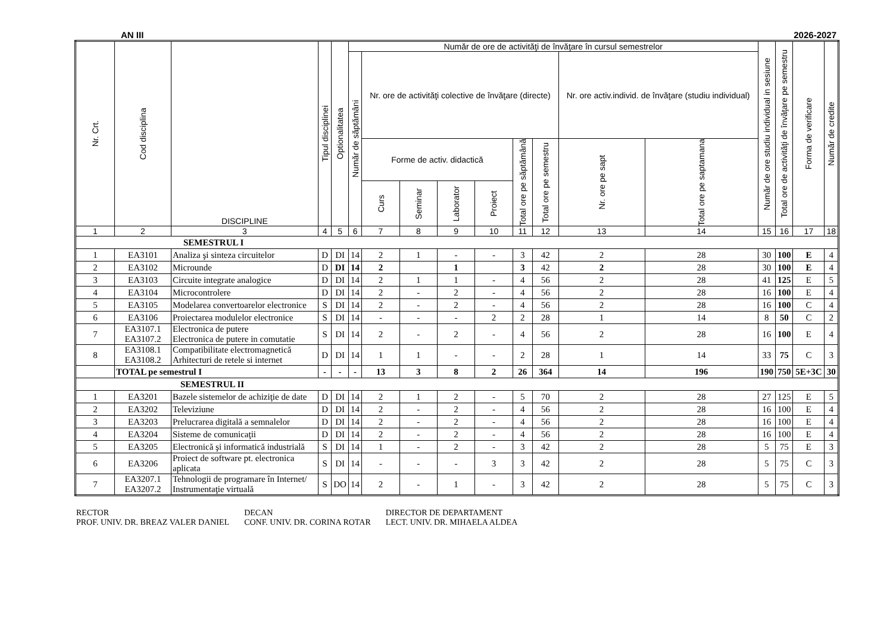AN III 2026-2027
| Nr. Crt. | Cod disciplina | DISCIPLINE | Tipul disciplinei | Optionalitatea | Număr de ore de activităţi de învăţare în cursul semestrelor | | | | | | | | | Număr de ore studiu individual in sesiune | Total ore de activităţi de învăţare pe semestru | Forma de verificare | Număr de credite |
| --- | --- | --- | --- | --- | --- | --- | --- | --- | --- | --- | --- | --- | --- | --- | --- | --- | --- |
| | | | | | Număr de săptămâni | Nr. ore de activităţi colective de învăţare (directe) | | | | | | Nr. ore activ.individ. de învăţare (studiu individual) | | | | | |
| | | | | | | Forme de activ. didactică | | | | Total ore pe săptămână | Total ore pe semestru | Nr. ore pe sapt | Total ore pe saptamana | | | | |
| | | | | | | Curs | Seminar | Laborator | Proiect | | | | | | | | |
| 1 | 2 | 3 | 4 | 5 | 6 | 7 | 8 | 9 | 10 | 11 | 12 | 13 | 14 | 15 | 16 | 17 | 18 |
| SEMESTRUL I | | | | | | | | | | | | | | | | | |
| 1 | EA3101 | Analiza şi sinteza circuitelor | D | DI | 14 | 2 | 1 | - | - | 3 | 42 | 2 | 28 | 30 | 100 | E | 4 |
| 2 | EA3102 | Microunde | D | DI | 14 | 2 | | 1 | | 3 | 42 | 2 | 28 | 30 | 100 | E | 4 |
| 3 | EA3103 | Circuite integrate analogice | D | DI | 14 | 2 | 1 | 1 | - | 4 | 56 | 2 | 28 | 41 | 125 | E | 5 |
| 4 | EA3104 | Microcontrolere | D | DI | 14 | 2 | - | 2 | - | 4 | 56 | 2 | 28 | 16 | 100 | E | 4 |
| 5 | EA3105 | Modelarea convertoarelor electronice | S | DI | 14 | 2 | - | 2 | - | 4 | 56 | 2 | 28 | 16 | 100 | C | 4 |
| 6 | EA3106 | Proiectarea modulelor electronice | S | DI | 14 | - | - | - | 2 | 2 | 28 | 1 | 14 | 8 | 50 | C | 2 |
| 7 | EA3107.1 EA3107.2 | Electronica de putere Electronica de putere in comutatie | S | DI | 14 | 2 | - | 2 | - | 4 | 56 | 2 | 28 | 16 | 100 | E | 4 |
| 8 | EA3108.1 EA3108.2 | Compatibilitate electromagnetică Arhitecturi de retele si internet | D | DI | 14 | 1 | 1 | - | - | 2 | 28 | 1 | 14 | 33 | 75 | C | 3 |
| | TOTAL pe semestrul I | | - | - | - | 13 | 3 | 8 | 2 | 26 | 364 | 14 | 196 | 190 | 750 | 5E+3C | 30 |
| SEMESTRUL II | | | | | | | | | | | | | | | | | |
| 1 | EA3201 | Bazele sistemelor de achiziţie de date | D | DI | 14 | 2 | 1 | 2 | - | 5 | 70 | 2 | 28 | 27 | 125 | E | 5 |
| 2 | EA3202 | Televiziune | D | DI | 14 | 2 | - | 2 | - | 4 | 56 | 2 | 28 | 16 | 100 | E | 4 |
| 3 | EA3203 | Prelucrarea digitală a semnalelor | D | DI | 14 | 2 | - | 2 | - | 4 | 56 | 2 | 28 | 16 | 100 | E | 4 |
| 4 | EA3204 | Sisteme de comunicaţii | D | DI | 14 | 2 | - | 2 | - | 4 | 56 | 2 | 28 | 16 | 100 | E | 4 |
| 5 | EA3205 | Electronică şi informatică industrială | S | DI | 14 | 1 | - | 2 | - | 3 | 42 | 2 | 28 | 5 | 75 | E | 3 |
| 6 | EA3206 | Proiect de software pt. electronica aplicata | S | DI | 14 | - | - | - | 3 | 3 | 42 | 2 | 28 | 5 | 75 | C | 3 |
| 7 | EA3207.1 EA3207.2 | Tehnologii de programare în Internet/ Instrumentaţie virtuală | S | DO | 14 | 2 | - | 1 | - | 3 | 42 | 2 | 28 | 5 | 75 | C | 3 |
RECTOR
PROF. UNIV. DR. BREAZ VALER DANIEL
DECAN
CONF. UNIV. DR. CORINA ROTAR
DIRECTOR DE DEPARTAMENT
LECT. UNIV. DR. MIHAELA ALDEA